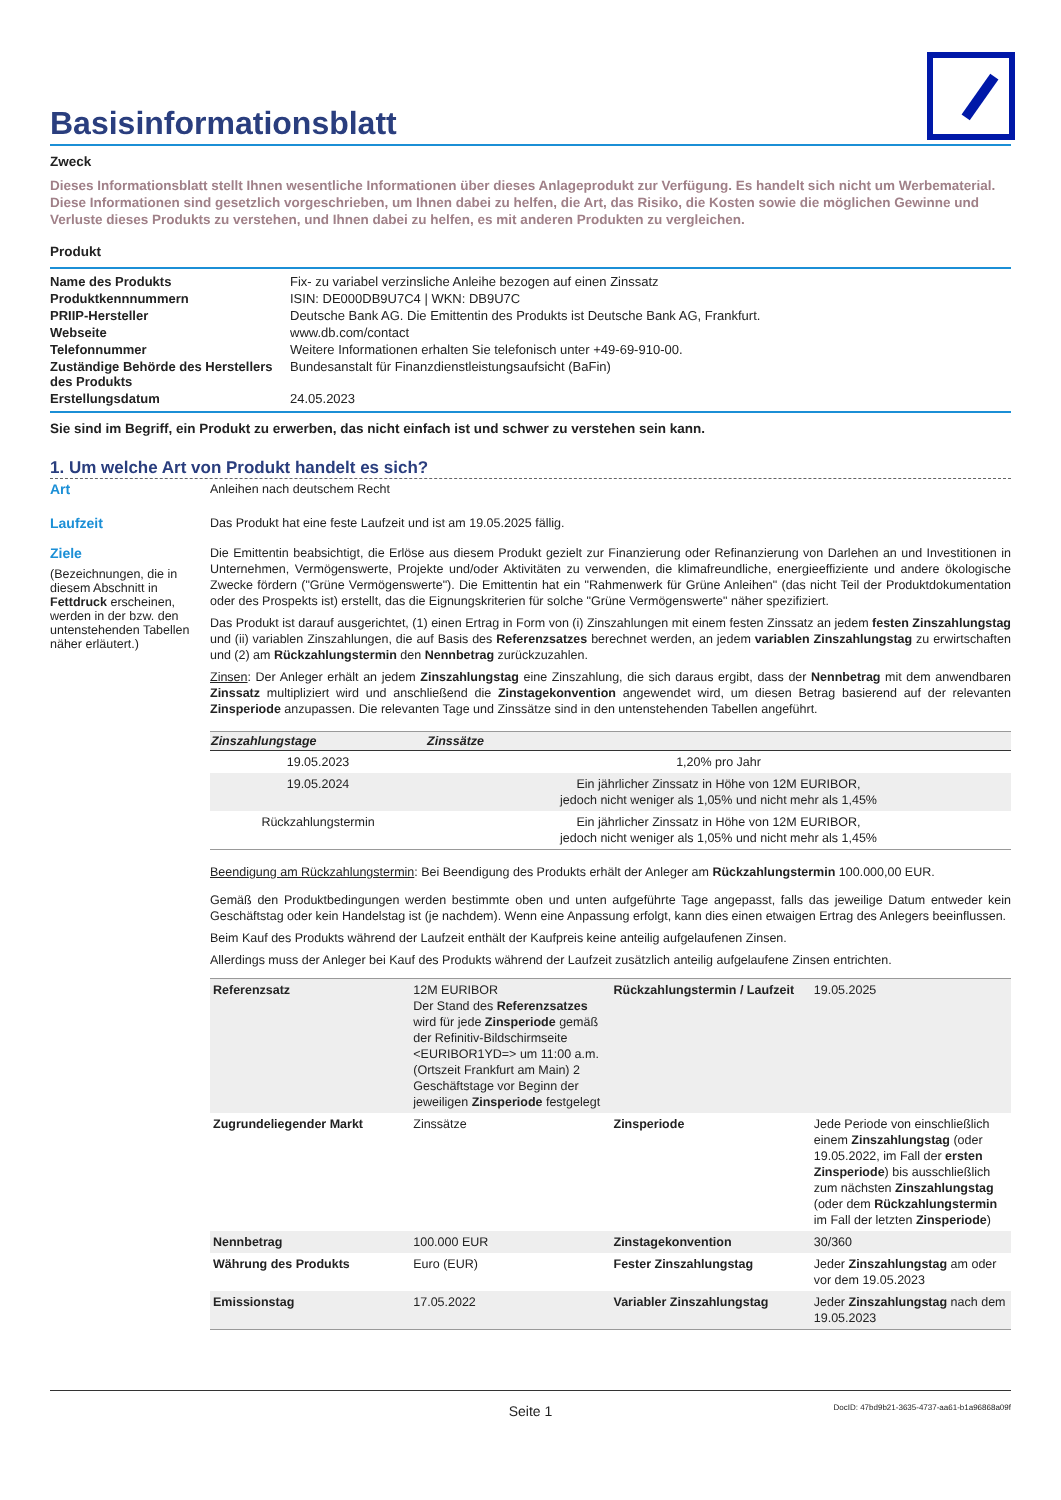Basisinformationsblatt
Zweck
Dieses Informationsblatt stellt Ihnen wesentliche Informationen über dieses Anlageprodukt zur Verfügung. Es handelt sich nicht um Werbematerial. Diese Informationen sind gesetzlich vorgeschrieben, um Ihnen dabei zu helfen, die Art, das Risiko, die Kosten sowie die möglichen Gewinne und Verluste dieses Produkts zu verstehen, und Ihnen dabei zu helfen, es mit anderen Produkten zu vergleichen.
Produkt
| Name des Produkts | Fix- zu variabel verzinsliche Anleihe bezogen auf einen Zinssatz |
| Produktkennnummern | ISIN: DE000DB9U7C4 / WKN: DB9U7C |
| PRIIP-Hersteller | Deutsche Bank AG. Die Emittentin des Produkts ist Deutsche Bank AG, Frankfurt. |
| Webseite | www.db.com/contact |
| Telefonnummer | Weitere Informationen erhalten Sie telefonisch unter +49-69-910-00. |
| Zuständige Behörde des Herstellers des Produkts | Bundesanstalt für Finanzdienstleistungsaufsicht (BaFin) |
| Erstellungsdatum | 24.05.2023 |
Sie sind im Begriff, ein Produkt zu erwerben, das nicht einfach ist und schwer zu verstehen sein kann.
1. Um welche Art von Produkt handelt es sich?
Art
Anleihen nach deutschem Recht
Laufzeit
Das Produkt hat eine feste Laufzeit und ist am 19.05.2025 fällig.
Ziele
(Bezeichnungen, die in diesem Abschnitt in Fettdruck erscheinen, werden in der bzw. den untenstehenden Tabellen näher erläutert.)
Die Emittentin beabsichtigt, die Erlöse aus diesem Produkt gezielt zur Finanzierung oder Refinanzierung von Darlehen an und Investitionen in Unternehmen, Vermögenswerte, Projekte und/oder Aktivitäten zu verwenden, die klimafreundliche, energieeffiziente und andere ökologische Zwecke fördern ("Grüne Vermögenswerte"). Die Emittentin hat ein "Rahmenwerk für Grüne Anleihen" (das nicht Teil der Produktdokumentation oder des Prospekts ist) erstellt, das die Eignungskriterien für solche "Grüne Vermögenswerte" näher spezifiziert.
Das Produkt ist darauf ausgerichtet, (1) einen Ertrag in Form von (i) Zinszahlungen mit einem festen Zinssatz an jedem festen Zinszahlungstag und (ii) variablen Zinszahlungen, die auf Basis des Referenzsatzes berechnet werden, an jedem variablen Zinszahlungstag zu erwirtschaften und (2) am Rückzahlungstermin den Nennbetrag zurückzuzahlen.
Zinsen: Der Anleger erhält an jedem Zinszahlungstag eine Zinszahlung, die sich daraus ergibt, dass der Nennbetrag mit dem anwendbaren Zinssatz multipliziert wird und anschließend die Zinstagekonvention angewendet wird, um diesen Betrag basierend auf der relevanten Zinsperiode anzupassen. Die relevanten Tage und Zinssätze sind in den untenstehenden Tabellen angeführt.
| Zinszahlungstage | Zinssätze |
| --- | --- |
| 19.05.2023 | 1,20% pro Jahr |
| 19.05.2024 | Ein jährlicher Zinssatz in Höhe von 12M EURIBOR, jedoch nicht weniger als 1,05% und nicht mehr als 1,45% |
| Rückzahlungstermin | Ein jährlicher Zinssatz in Höhe von 12M EURIBOR, jedoch nicht weniger als 1,05% und nicht mehr als 1,45% |
Beendigung am Rückzahlungstermin: Bei Beendigung des Produkts erhält der Anleger am Rückzahlungstermin 100.000,00 EUR.
Gemäß den Produktbedingungen werden bestimmte oben und unten aufgeführte Tage angepasst, falls das jeweilige Datum entweder kein Geschäftstag oder kein Handelstag ist (je nachdem). Wenn eine Anpassung erfolgt, kann dies einen etwaigen Ertrag des Anlegers beeinflussen.
Beim Kauf des Produkts während der Laufzeit enthält der Kaufpreis keine anteilig aufgelaufenen Zinsen.
Allerdings muss der Anleger bei Kauf des Produkts während der Laufzeit zusätzlich anteilig aufgelaufene Zinsen entrichten.
| Referenzsatz | 12M EURIBOR Der Stand des Referenzsatzes wird für jede Zinsperiode gemäß der Refinitiv-Bildschirmseite <EURIBOR1YD=> um 11:00 a.m. (Ortszeit Frankfurt am Main) 2 Geschäftstage vor Beginn der jeweiligen Zinsperiode festgelegt | Rückzahlungstermin / Laufzeit | 19.05.2025 |
| Zugrundeliegender Markt | Zinssätze | Zinsperiode | Jede Periode von einschließlich einem Zinszahlungstag (oder 19.05.2022, im Fall der ersten Zinsperiode ) bis ausschließlich zum nächsten Zinszahlungstag (oder dem Rückzahlungstermin im Fall der letzten Zinsperiode ) |
| Nennbetrag | 100.000 EUR | Zinstagekonvention | 30/360 |
| Währung des Produkts | Euro (EUR) | Fester Zinszahlungstag | Jeder Zinszahlungstag am oder vor dem 19.05.2023 |
| Emissionstag | 17.05.2022 | Variabler Zinszahlungstag | Jeder Zinszahlungstag nach dem 19.05.2023 |
Seite 1
DocID: 47bd9b21-3635-4737-aa61-b1a96868a09f